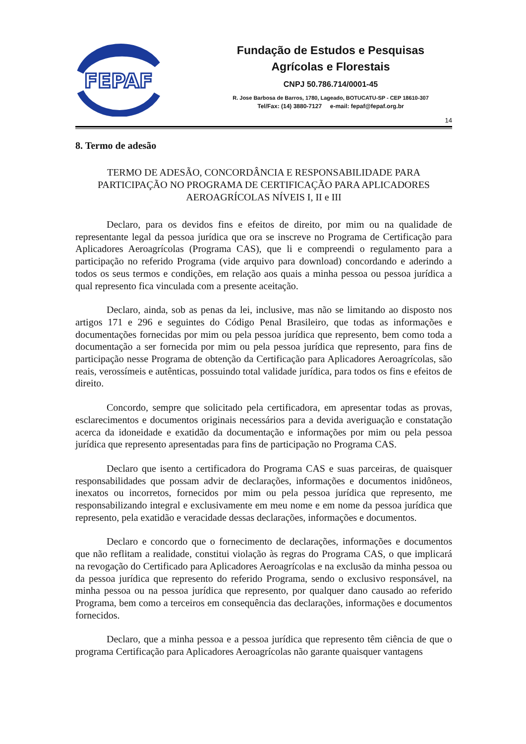FEPAF
Fundação de Estudos e Pesquisas
Agrícolas e Florestais
CNPJ 50.786.714/0001-45
R. Jose Barbosa de Barros, 1780, Lageado, BOTUCATU-SP - CEP 18610-307
Tel/Fax: (14) 3880-7127 e-mail: fepaf@fepaf.org.br
14
8. Termo de adesão
TERMO DE ADESÃO, CONCORDÂNCIA E RESPONSABILIDADE PARA PARTICIPAÇÃO NO PROGRAMA DE CERTIFICAÇÃO PARA APLICADORES AEROAGRÍCOLAS NÍVEIS I, II e III
Declaro, para os devidos fins e efeitos de direito, por mim ou na qualidade de representante legal da pessoa jurídica que ora se inscreve no Programa de Certificação para Aplicadores Aeroagrícolas (Programa CAS), que li e compreendi o regulamento para a participação no referido Programa (vide arquivo para download) concordando e aderindo a todos os seus termos e condições, em relação aos quais a minha pessoa ou pessoa jurídica a qual represento fica vinculada com a presente aceitação.
Declaro, ainda, sob as penas da lei, inclusive, mas não se limitando ao disposto nos artigos 171 e 296 e seguintes do Código Penal Brasileiro, que todas as informações e documentações fornecidas por mim ou pela pessoa jurídica que represento, bem como toda a documentação a ser fornecida por mim ou pela pessoa jurídica que represento, para fins de participação nesse Programa de obtenção da Certificação para Aplicadores Aeroagrícolas, são reais, verossímeis e autênticas, possuindo total validade jurídica, para todos os fins e efeitos de direito.
Concordo, sempre que solicitado pela certificadora, em apresentar todas as provas, esclarecimentos e documentos originais necessários para a devida averiguação e constatação acerca da idoneidade e exatidão da documentação e informações por mim ou pela pessoa jurídica que represento apresentadas para fins de participação no Programa CAS.
Declaro que isento a certificadora do Programa CAS e suas parceiras, de quaisquer responsabilidades que possam advir de declarações, informações e documentos inidôneos, inexatos ou incorretos, fornecidos por mim ou pela pessoa jurídica que represento, me responsabilizando integral e exclusivamente em meu nome e em nome da pessoa jurídica que represento, pela exatidão e veracidade dessas declarações, informações e documentos.
Declaro e concordo que o fornecimento de declarações, informações e documentos que não reflitam a realidade, constitui violação às regras do Programa CAS, o que implicará na revogação do Certificado para Aplicadores Aeroagrícolas e na exclusão da minha pessoa ou da pessoa jurídica que represento do referido Programa, sendo o exclusivo responsável, na minha pessoa ou na pessoa jurídica que represento, por qualquer dano causado ao referido Programa, bem como a terceiros em consequência das declarações, informações e documentos fornecidos.
Declaro, que a minha pessoa e a pessoa jurídica que represento têm ciência de que o programa Certificação para Aplicadores Aeroagrícolas não garante quaisquer vantagens